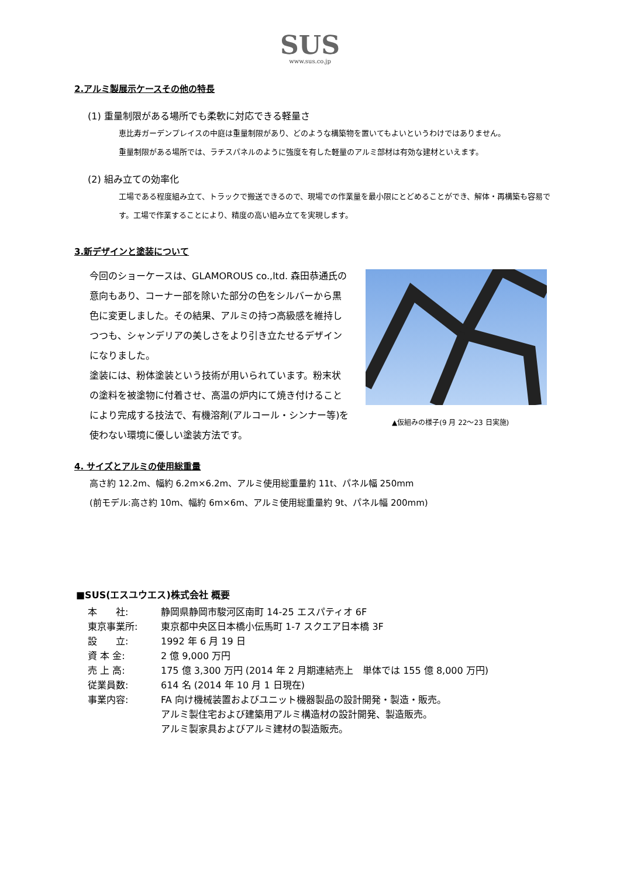SUS
www.sus.co.jp
2.アルミ製展示ケースその他の特長
(1) 重量制限がある場所でも柔軟に対応できる軽量さ
恵比寿ガーデンプレイスの中庭は重量制限があり、どのような構築物を置いてもよいというわけではありません。
重量制限がある場所では、ラチスパネルのように強度を有した軽量のアルミ部材は有効な建材といえます。
(2) 組み立ての効率化
工場である程度組み立て、トラックで搬送できるので、現場での作業量を最小限にとどめることができ、解体・再構築も容易です。工場で作業することにより、精度の高い組み立てを実現します。
3.新デザインと塗装について
今回のショーケースは、GLAMOROUS co.,ltd. 森田恭通氏の意向もあり、コーナー部を除いた部分の色をシルバーから黒色に変更しました。その結果、アルミの持つ高級感を維持しつつも、シャンデリアの美しさをより引き立たせるデザインになりました。
塗装には、粉体塗装という技術が用いられています。粉末状の塗料を被塗物に付着させ、高温の炉内にて焼き付けることにより完成する技法で、有機溶剤(アルコール・シンナー等)を使わない環境に優しい塗装方法です。
▲仮組みの様子(9 月 22～23 日実施)
4. サイズとアルミの使用総重量
高さ約 12.2m、幅約 6.2m×6.2m、アルミ使用総重量約 11t、パネル幅 250mm
(前モデル:高さ約 10m、幅約 6m×6m、アルミ使用総重量約 9t、パネル幅 200mm)
■SUS(エスユウエス)株式会社 概要
| 本 社: | 静岡県静岡市駿河区南町 14-25 エスパティオ 6F |
| 東京事業所: | 東京都中央区日本橋小伝馬町 1-7 スクエア日本橋 3F |
| 設 立: | 1992 年 6 月 19 日 |
| 資 本 金: | 2 億 9,000 万円 |
| 売 上 高: | 175 億 3,300 万円 (2014 年 2 月期連結売上 単体では 155 億 8,000 万円) |
| 従業員数: | 614 名 (2014 年 10 月 1 日現在) |
| 事業内容: | FA 向け機械装置およびユニット機器製品の設計開発・製造・販売。 アルミ製住宅および建築用アルミ構造材の設計開発、製造販売。 アルミ製家具およびアルミ建材の製造販売。 |